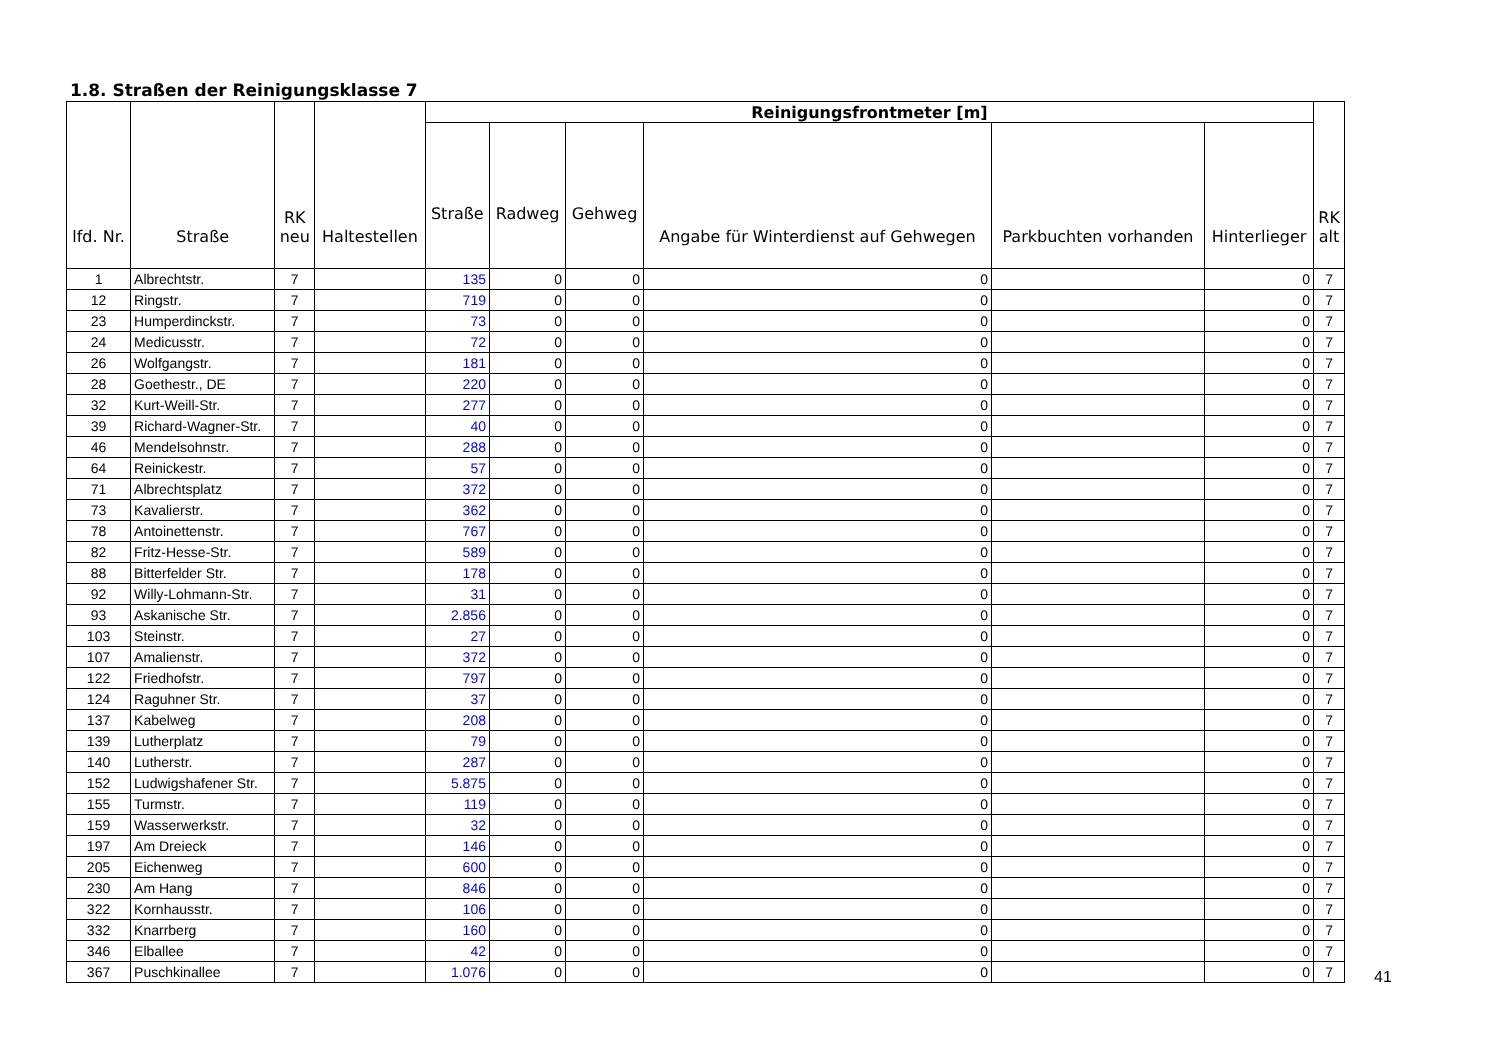1.8. Straßen der Reinigungsklasse 7
| lfd. Nr. | Straße | RK neu | Haltestellen | Reinigungsfrontmeter [m] | | | | | | RK alt |
| --- | --- | --- | --- | --- | --- | --- | --- | --- | --- | --- |
| | | | | Straße | Radweg | Gehweg | Angabe für Winterdienst auf Gehwegen | Parkbuchten vorhanden | Hinterlieger | |
| 1 | Albrechtstr. | 7 | | 135 | 0 | 0 | 0 | | 0 | 7 |
| 12 | Ringstr. | 7 | | 719 | 0 | 0 | 0 | | 0 | 7 |
| 23 | Humperdinckstr. | 7 | | 73 | 0 | 0 | 0 | | 0 | 7 |
| 24 | Medicusstr. | 7 | | 72 | 0 | 0 | 0 | | 0 | 7 |
| 26 | Wolfgangstr. | 7 | | 181 | 0 | 0 | 0 | | 0 | 7 |
| 28 | Goethestr., DE | 7 | | 220 | 0 | 0 | 0 | | 0 | 7 |
| 32 | Kurt-Weill-Str. | 7 | | 277 | 0 | 0 | 0 | | 0 | 7 |
| 39 | Richard-Wagner-Str. | 7 | | 40 | 0 | 0 | 0 | | 0 | 7 |
| 46 | Mendelsohnstr. | 7 | | 288 | 0 | 0 | 0 | | 0 | 7 |
| 64 | Reinickestr. | 7 | | 57 | 0 | 0 | 0 | | 0 | 7 |
| 71 | Albrechtsplatz | 7 | | 372 | 0 | 0 | 0 | | 0 | 7 |
| 73 | Kavalierstr. | 7 | | 362 | 0 | 0 | 0 | | 0 | 7 |
| 78 | Antoinettenstr. | 7 | | 767 | 0 | 0 | 0 | | 0 | 7 |
| 82 | Fritz-Hesse-Str. | 7 | | 589 | 0 | 0 | 0 | | 0 | 7 |
| 88 | Bitterfelder Str. | 7 | | 178 | 0 | 0 | 0 | | 0 | 7 |
| 92 | Willy-Lohmann-Str. | 7 | | 31 | 0 | 0 | 0 | | 0 | 7 |
| 93 | Askanische Str. | 7 | | 2.856 | 0 | 0 | 0 | | 0 | 7 |
| 103 | Steinstr. | 7 | | 27 | 0 | 0 | 0 | | 0 | 7 |
| 107 | Amalienstr. | 7 | | 372 | 0 | 0 | 0 | | 0 | 7 |
| 122 | Friedhofstr. | 7 | | 797 | 0 | 0 | 0 | | 0 | 7 |
| 124 | Raguhner Str. | 7 | | 37 | 0 | 0 | 0 | | 0 | 7 |
| 137 | Kabelweg | 7 | | 208 | 0 | 0 | 0 | | 0 | 7 |
| 139 | Lutherplatz | 7 | | 79 | 0 | 0 | 0 | | 0 | 7 |
| 140 | Lutherstr. | 7 | | 287 | 0 | 0 | 0 | | 0 | 7 |
| 152 | Ludwigshafener Str. | 7 | | 5.875 | 0 | 0 | 0 | | 0 | 7 |
| 155 | Turmstr. | 7 | | 119 | 0 | 0 | 0 | | 0 | 7 |
| 159 | Wasserwerkstr. | 7 | | 32 | 0 | 0 | 0 | | 0 | 7 |
| 197 | Am Dreieck | 7 | | 146 | 0 | 0 | 0 | | 0 | 7 |
| 205 | Eichenweg | 7 | | 600 | 0 | 0 | 0 | | 0 | 7 |
| 230 | Am Hang | 7 | | 846 | 0 | 0 | 0 | | 0 | 7 |
| 322 | Kornhausstr. | 7 | | 106 | 0 | 0 | 0 | | 0 | 7 |
| 332 | Knarrberg | 7 | | 160 | 0 | 0 | 0 | | 0 | 7 |
| 346 | Elballee | 7 | | 42 | 0 | 0 | 0 | | 0 | 7 |
| 367 | Puschkinallee | 7 | | 1.076 | 0 | 0 | 0 | | 0 | 7 |
41